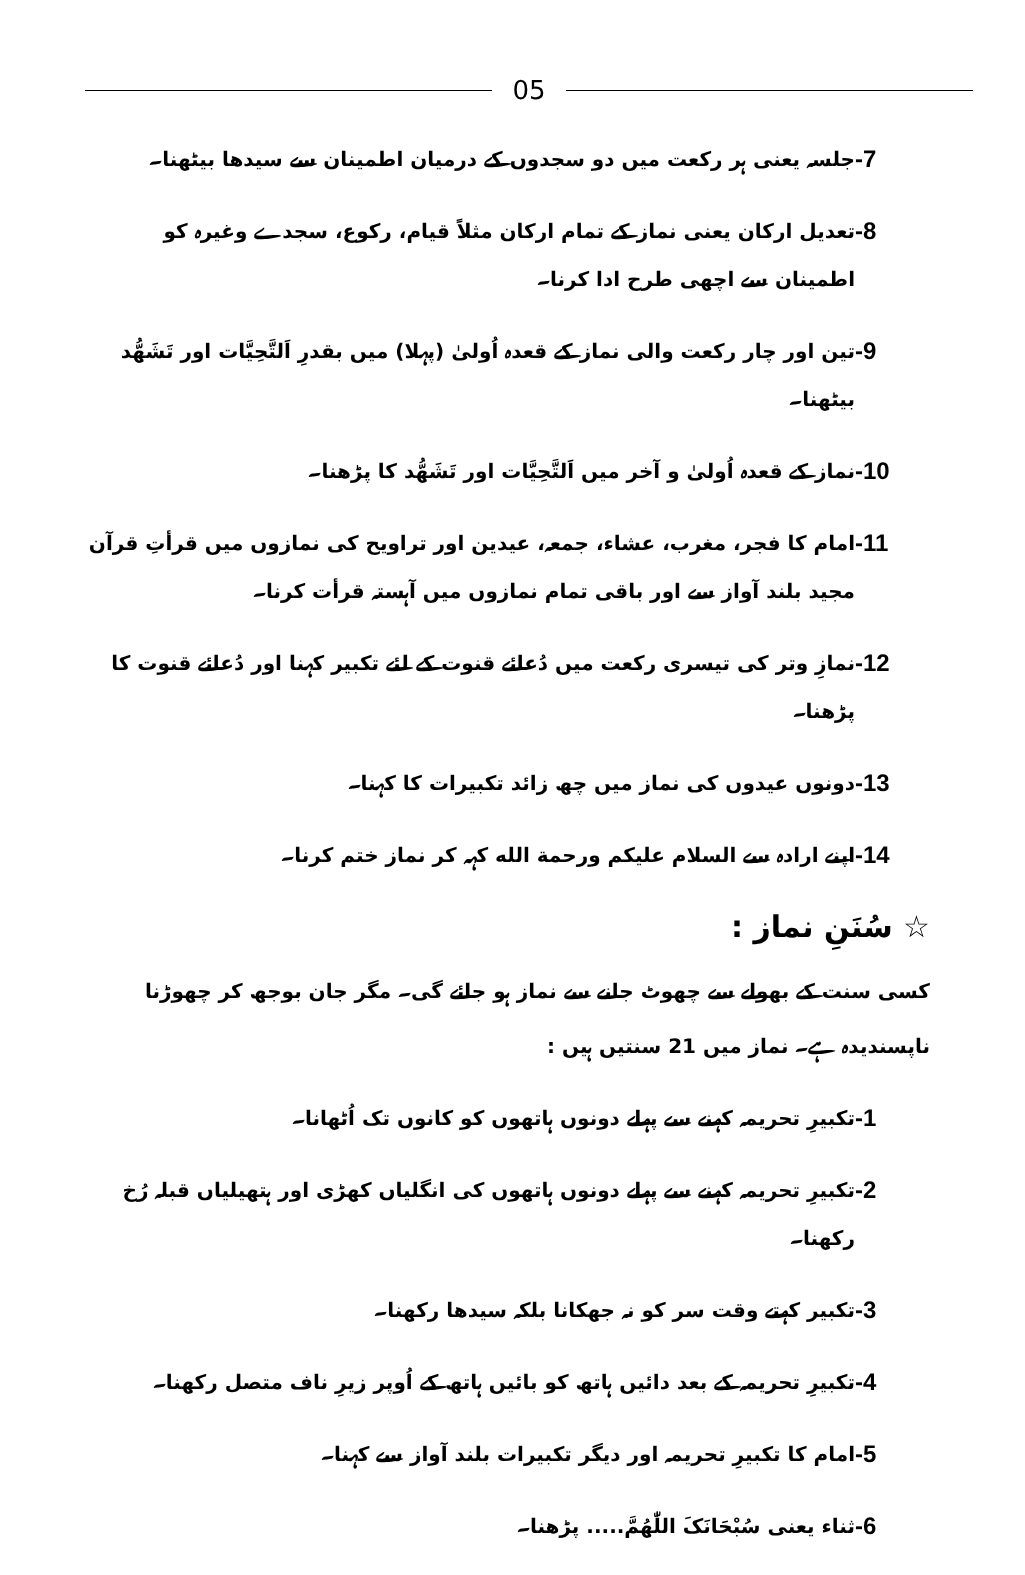05
-7
جلسہ یعنی ہر رکعت میں دو سجدوں کے درمیان اطمینان سے سیدھا بیٹھنا۔
-8
تعدیل ارکان یعنی نماز کے تمام ارکان مثلاً قیام، رکوع، سجدے وغیرہ کو اطمینان سے اچھی طرح ادا کرنا۔
-9
تین اور چار رکعت والی نماز کے قعدہ اُولیٰ (پہلا) میں بقدرِ اَلتَّحِیَّات اور تَشَھُّد بیٹھنا۔
-10
نماز کے قعدہ اُولیٰ و آخر میں اَلتَّحِیَّات اور تَشَھُّد کا پڑھنا۔
-11
امام کا فجر، مغرب، عشاء، جمعہ، عیدین اور تراویح کی نمازوں میں قرأتِ قرآن مجید بلند آواز سے اور باقی تمام نمازوں میں آہستہ قرأت کرنا۔
-12
نمازِ وتر کی تیسری رکعت میں دُعائے قنوت کے لئے تکبیر کہنا اور دُعائے قنوت کا پڑھنا۔
-13
دونوں عیدوں کی نماز میں چھ زائد تکبیرات کا کہنا۔
-14
اپنے ارادہ سے السلام علیکم ورحمة الله کہہ کر نماز ختم کرنا۔
☆ سُنَنِ نماز :
کسی سنت کے بھولے سے چھوٹ جانے سے نماز ہو جائے گی۔ مگر جان بوجھ کر چھوڑنا ناپسندیدہ ہے۔ نماز میں 21 سنتیں ہیں :
-1
تکبیرِ تحریمہ کہنے سے پہلے دونوں ہاتھوں کو کانوں تک اُٹھانا۔
-2
تکبیرِ تحریمہ کہنے سے پہلے دونوں ہاتھوں کی انگلیاں کھڑی اور ہتھیلیاں قبلہ رُخ رکھنا۔
-3
تکبیر کہتے وقت سر کو نہ جھکانا بلکہ سیدھا رکھنا۔
-4
تکبیرِ تحریمہ کے بعد دائیں ہاتھ کو بائیں ہاتھ کے اُوپر زیرِ ناف متصل رکھنا۔
-5
امام کا تکبیرِ تحریمہ اور دیگر تکبیرات بلند آواز سے کہنا۔
-6
ثناء یعنی سُبْحَانَکَ اللّٰھُمَّ..... پڑھنا۔